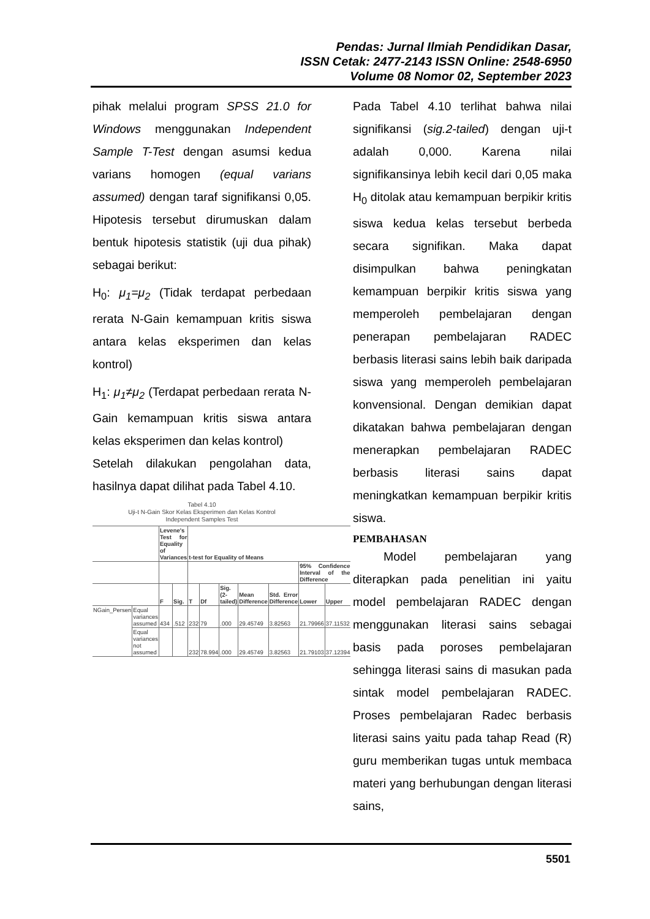Pendas: Jurnal Ilmiah Pendidikan Dasar,
ISSN Cetak: 2477-2143 ISSN Online: 2548-6950
Volume 08 Nomor 02, September 2023
pihak melalui program SPSS 21.0 for Windows menggunakan Independent Sample T-Test dengan asumsi kedua varians homogen (equal varians assumed) dengan taraf signifikansi 0,05. Hipotesis tersebut dirumuskan dalam bentuk hipotesis statistik (uji dua pihak) sebagai berikut:
H<sub>0</sub>: μ<sub>1</sub>=μ<sub>2</sub> (Tidak terdapat perbedaan rerata N-Gain kemampuan kritis siswa antara kelas eksperimen dan kelas kontrol)
H<sub>1</sub>: μ<sub>1</sub>≠μ<sub>2</sub> (Terdapat perbedaan rerata N-Gain kemampuan kritis siswa antara kelas eksperimen dan kelas kontrol)
Setelah dilakukan pengolahan data, hasilnya dapat dilihat pada Tabel 4.10.
Tabel 4.10
Uji-t N-Gain Skor Kelas Eksperimen dan Kelas Kontrol
Independent Samples Test
| | | Levene's Test for Equality of Variances | | t-test for Equality of Means | | | | | | |
| | | | | | | | | | 95% Confidence Interval of the Difference | |
| | | F | Sig. | T | Df | Sig. (2-tailed) | Mean Difference | Std. Error Difference | Lower | Upper |
| NGain_Persen | Equal variances assumed | 434 | .512 | 232 | 79 | .000 | 29.45749 | 3.82563 | 21.79966 | 37.11532 |
| | Equal variances not assumed | | | 232 | 78.994 | .000 | 29.45749 | 3.82563 | 21.79103 | 37.12394 |
Pada Tabel 4.10 terlihat bahwa nilai signifikansi (sig.2-tailed) dengan uji-t adalah 0,000. Karena nilai signifikansinya lebih kecil dari 0,05 maka H<sub>0</sub> ditolak atau kemampuan berpikir kritis siswa kedua kelas tersebut berbeda secara signifikan. Maka dapat disimpulkan bahwa peningkatan kemampuan berpikir kritis siswa yang memperoleh pembelajaran dengan penerapan pembelajaran RADEC berbasis literasi sains lebih baik daripada siswa yang memperoleh pembelajaran konvensional. Dengan demikian dapat dikatakan bahwa pembelajaran dengan menerapkan pembelajaran RADEC berbasis literasi sains dapat meningkatkan kemampuan berpikir kritis siswa.
PEMBAHASAN
Model pembelajaran yang diterapkan pada penelitian ini yaitu model pembelajaran RADEC dengan menggunakan literasi sains sebagai basis pada poroses pembelajaran sehingga literasi sains di masukan pada sintak model pembelajaran RADEC. Proses pembelajaran Radec berbasis literasi sains yaitu pada tahap Read (R) guru memberikan tugas untuk membaca materi yang berhubungan dengan literasi sains,
5501